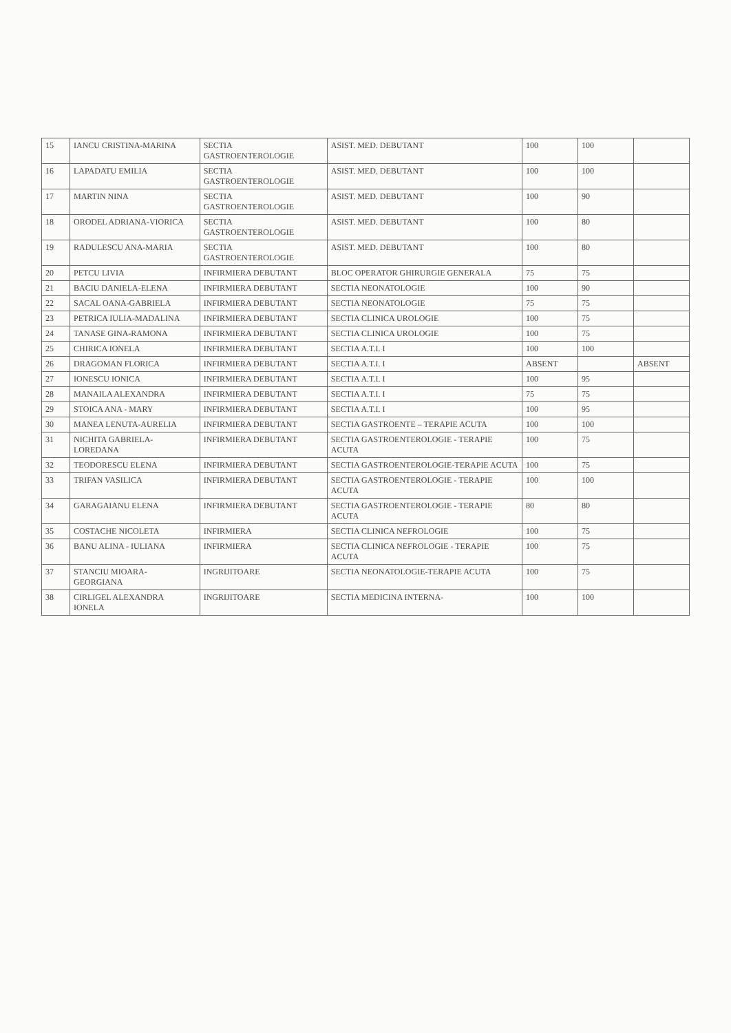| 15 | IANCU CRISTINA-MARINA | SECTIA GASTROENTEROLOGIE | ASIST. MED. DEBUTANT | 100 | 100 | |
| 16 | LAPADATU EMILIA | SECTIA GASTROENTEROLOGIE | ASIST. MED. DEBUTANT | 100 | 100 | |
| 17 | MARTIN NINA | SECTIA GASTROENTEROLOGIE | ASIST. MED. DEBUTANT | 100 | 90 | |
| 18 | ORODEL ADRIANA-VIORICA | SECTIA GASTROENTEROLOGIE | ASIST. MED. DEBUTANT | 100 | 80 | |
| 19 | RADULESCU ANA-MARIA | SECTIA GASTROENTEROLOGIE | ASIST. MED. DEBUTANT | 100 | 80 | |
| 20 | PETCU LIVIA | INFIRMIERA DEBUTANT | BLOC OPERATOR GHIRURGIE GENERALA | 75 | 75 | |
| 21 | BACIU DANIELA-ELENA | INFIRMIERA DEBUTANT | SECTIA NEONATOLOGIE | 100 | 90 | |
| 22 | SACAL OANA-GABRIELA | INFIRMIERA DEBUTANT | SECTIA NEONATOLOGIE | 75 | 75 | |
| 23 | PETRICA IULIA-MADALINA | INFIRMIERA DEBUTANT | SECTIA CLINICA UROLOGIE | 100 | 75 | |
| 24 | TANASE GINA-RAMONA | INFIRMIERA DEBUTANT | SECTIA CLINICA UROLOGIE | 100 | 75 | |
| 25 | CHIRICA IONELA | INFIRMIERA DEBUTANT | SECTIA A.T.I. I | 100 | 100 | |
| 26 | DRAGOMAN FLORICA | INFIRMIERA DEBUTANT | SECTIA A.T.I. I | ABSENT | | ABSENT |
| 27 | IONESCU IONICA | INFIRMIERA DEBUTANT | SECTIA A.T.I. I | 100 | 95 | |
| 28 | MANAILA ALEXANDRA | INFIRMIERA DEBUTANT | SECTIA A.T.I. I | 75 | 75 | |
| 29 | STOICA ANA - MARY | INFIRMIERA DEBUTANT | SECTIA A.T.I. I | 100 | 95 | |
| 30 | MANEA LENUTA-AURELIA | INFIRMIERA DEBUTANT | SECTIA GASTROENTE – TERAPIE ACUTA | 100 | 100 | |
| 31 | NICHITA GABRIELA-LOREDANA | INFIRMIERA DEBUTANT | SECTIA GASTROENTEROLOGIE - TERAPIE ACUTA | 100 | 75 | |
| 32 | TEODORESCU ELENA | INFIRMIERA DEBUTANT | SECTIA GASTROENTEROLOGIE-TERAPIE ACUTA | 100 | 75 | |
| 33 | TRIFAN VASILICA | INFIRMIERA DEBUTANT | SECTIA GASTROENTEROLOGIE - TERAPIE ACUTA | 100 | 100 | |
| 34 | GARAGAIANU ELENA | INFIRMIERA DEBUTANT | SECTIA GASTROENTEROLOGIE - TERAPIE ACUTA | 80 | 80 | |
| 35 | COSTACHE NICOLETA | INFIRMIERA | SECTIA CLINICA NEFROLOGIE | 100 | 75 | |
| 36 | BANU ALINA - IULIANA | INFIRMIERA | SECTIA CLINICA NEFROLOGIE - TERAPIE ACUTA | 100 | 75 | |
| 37 | STANCIU MIOARA-GEORGIANA | INGRIJITOARE | SECTIA NEONATOLOGIE-TERAPIE ACUTA | 100 | 75 | |
| 38 | CIRLIGEL ALEXANDRA IONELA | INGRIJITOARE | SECTIA MEDICINA INTERNA- | 100 | 100 | |